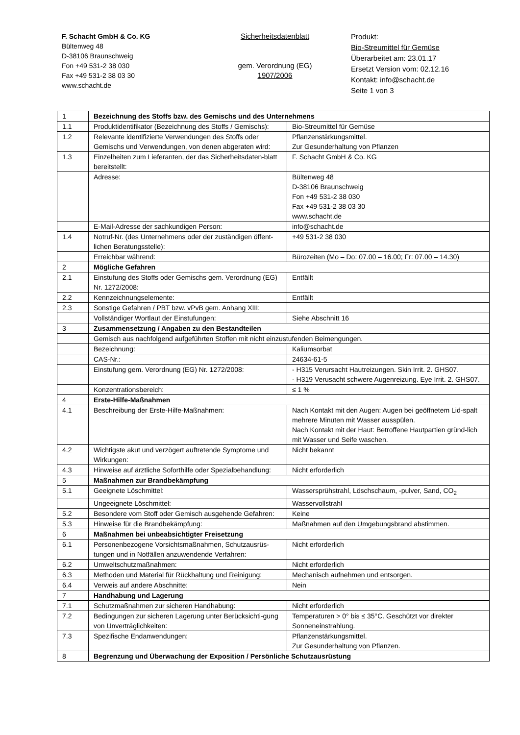F. Schacht GmbH & Co. KG
Bültenweg 48
D-38106 Braunschweig
Fon +49 531-2 38 030
Fax +49 531-2 38 03 30
www.schacht.de
Sicherheitsdatenblatt
gem. Verordnung (EG)
1907/2006
Produkt:
Bio-Streumittel für Gemüse
Überarbeitet am: 23.01.17
Ersetzt Version vom: 02.12.16
Kontakt: info@schacht.de
Seite 1 von 3
| 1 | Bezeichnung des Stoffs bzw. des Gemischs und des Unternehmens | |
| 1.1 | Produktidentifikator (Bezeichnung des Stoffs / Gemischs): | Bio-Streumittel für Gemüse |
| 1.2 | Relevante identifizierte Verwendungen des Stoffs oder Gemischs und Verwendungen, von denen abgeraten wird: | Pflanzenstärkungsmittel. Zur Gesunderhaltung von Pflanzen |
| 1.3 | Einzelheiten zum Lieferanten, der das Sicherheitsdaten-blatt bereitstellt: | F. Schacht GmbH & Co. KG |
| | Adresse: | Bültenweg 48 D-38106 Braunschweig Fon +49 531-2 38 030 Fax +49 531-2 38 03 30 www.schacht.de |
| | E-Mail-Adresse der sachkundigen Person: | info@schacht.de |
| 1.4 | Notruf-Nr. (des Unternehmens oder der zuständigen öffent-lichen Beratungsstelle): | +49 531-2 38 030 |
| | Erreichbar während: | Bürozeiten (Mo – Do: 07.00 – 16.00; Fr: 07.00 – 14.30) |
| 2 | Mögliche Gefahren | |
| 2.1 | Einstufung des Stoffs oder Gemischs gem. Verordnung (EG) Nr. 1272/2008: | Entfällt |
| 2.2 | Kennzeichnungselemente: | Entfällt |
| 2.3 | Sonstige Gefahren / PBT bzw. vPvB gem. Anhang XIII: | |
| | Vollständiger Wortlaut der Einstufungen: | Siehe Abschnitt 16 |
| 3 | Zusammensetzung / Angaben zu den Bestandteilen | |
| | Gemisch aus nachfolgend aufgeführten Stoffen mit nicht einzustufenden Beimengungen. | |
| | Bezeichnung: | Kaliumsorbat |
| | CAS-Nr.: | 24634-61-5 |
| | Einstufung gem. Verordnung (EG) Nr. 1272/2008: | - H315 Verursacht Hautreizungen. Skin Irrit. 2. GHS07. - H319 Verusacht schwere Augenreizung. Eye Irrit. 2. GHS07. |
| | Konzentrationsbereich: | ≤ 1 % |
| 4 | Erste-Hilfe-Maßnahmen | |
| 4.1 | Beschreibung der Erste-Hilfe-Maßnahmen: | Nach Kontakt mit den Augen: Augen bei geöffnetem Lid-spalt mehrere Minuten mit Wasser ausspülen. Nach Kontakt mit der Haut: Betroffene Hautpartien gründ-lich mit Wasser und Seife waschen. |
| 4.2 | Wichtigste akut und verzögert auftretende Symptome und Wirkungen: | Nicht bekannt |
| 4.3 | Hinweise auf ärztliche Soforthilfe oder Spezialbehandlung: | Nicht erforderlich |
| 5 | Maßnahmen zur Brandbekämpfung | |
| 5.1 | Geeignete Löschmittel: | Wassersprühstrahl, Löschschaum, -pulver, Sand, CO<sub>2</sub> |
| | Ungeeignete Löschmittel: | Wasservollstrahl |
| 5.2 | Besondere vom Stoff oder Gemisch ausgehende Gefahren: | Keine |
| 5.3 | Hinweise für die Brandbekämpfung: | Maßnahmen auf den Umgebungsbrand abstimmen. |
| 6 | Maßnahmen bei unbeabsichtigter Freisetzung | |
| 6.1 | Personenbezogene Vorsichtsmaßnahmen, Schutzausrüs-tungen und in Notfällen anzuwendende Verfahren: | Nicht erforderlich |
| 6.2 | Umweltschutzmaßnahmen: | Nicht erforderlich |
| 6.3 | Methoden und Material für Rückhaltung und Reinigung: | Mechanisch aufnehmen und entsorgen. |
| 6.4 | Verweis auf andere Abschnitte: | Nein |
| 7 | Handhabung und Lagerung | |
| 7.1 | Schutzmaßnahmen zur sicheren Handhabung: | Nicht erforderlich |
| 7.2 | Bedingungen zur sicheren Lagerung unter Berücksichti-gung von Unverträglichkeiten: | Temperaturen > 0° bis ≤ 35°C. Geschützt vor direkter Sonneneinstrahlung. |
| 7.3 | Spezifische Endanwendungen: | Pflanzenstärkungsmittel. Zur Gesunderhaltung von Pflanzen. |
| 8 | Begrenzung und Überwachung der Exposition / Persönliche Schutzausrüstung | |